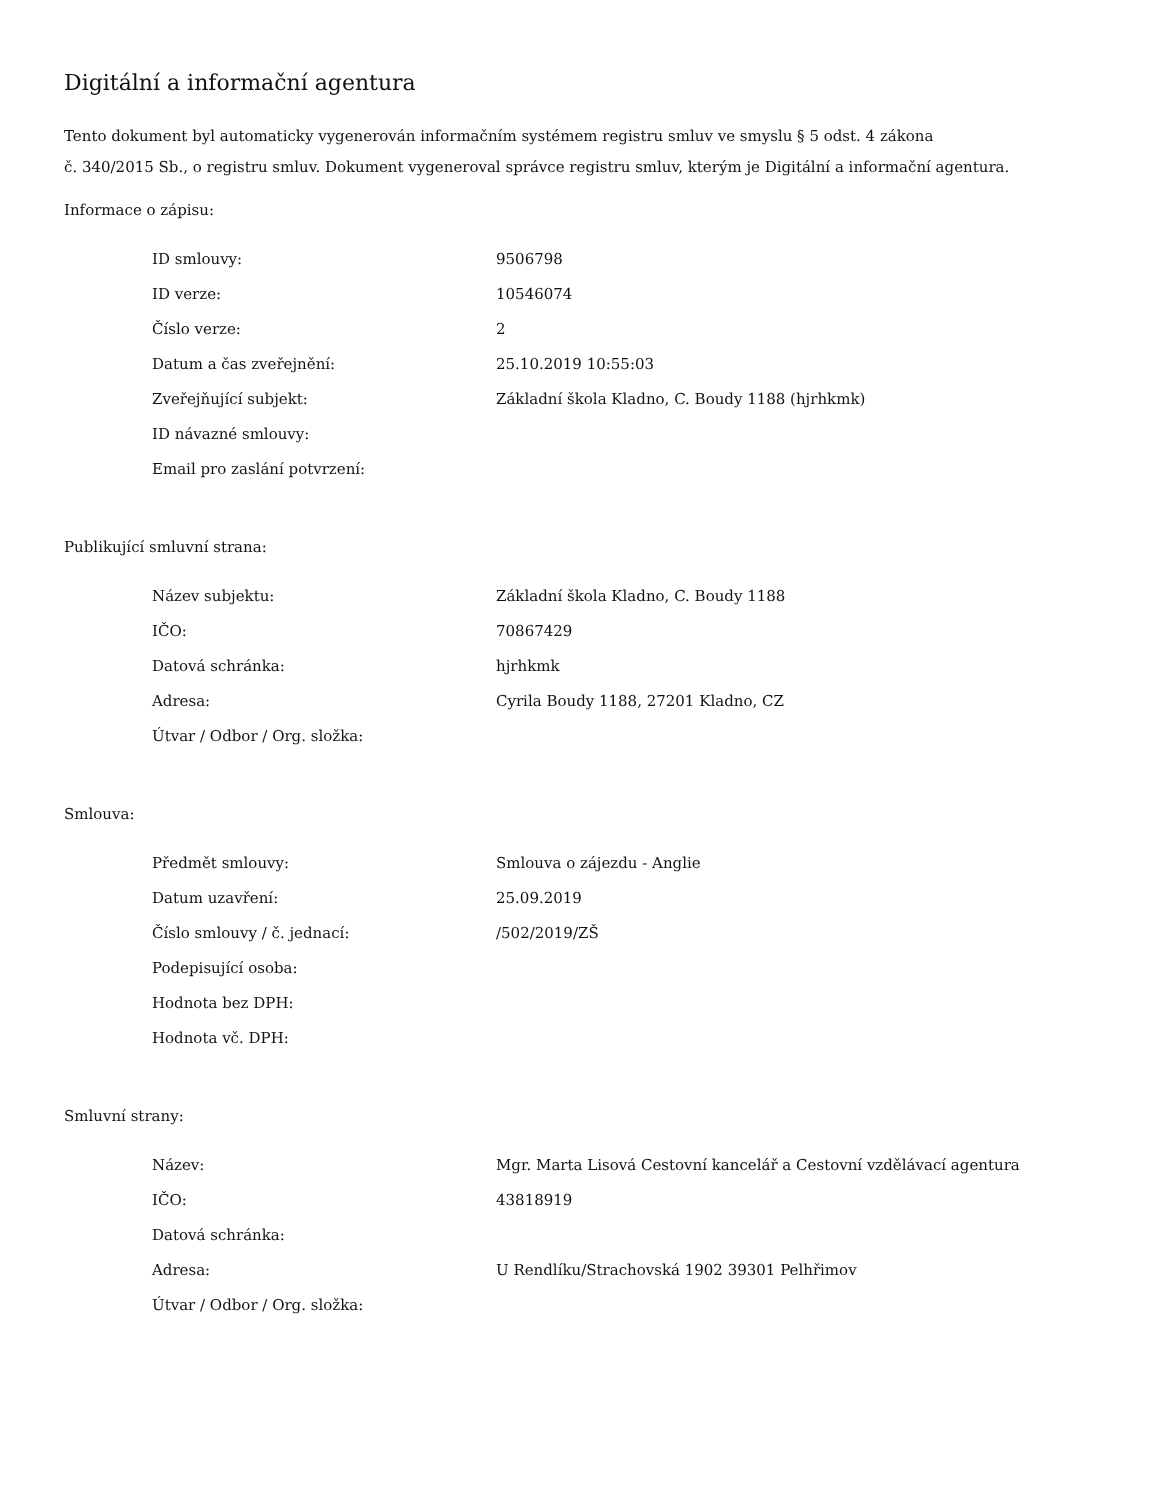Digitální a informační agentura
Tento dokument byl automaticky vygenerován informačním systémem registru smluv ve smyslu § 5 odst. 4 zákona
č. 340/2015 Sb., o registru smluv. Dokument vygeneroval správce registru smluv, kterým je Digitální a informační agentura.
Informace o zápisu:
| ID smlouvy: | 9506798 |
| ID verze: | 10546074 |
| Číslo verze: | 2 |
| Datum a čas zveřejnění: | 25.10.2019 10:55:03 |
| Zveřejňující subjekt: | Základní škola Kladno, C. Boudy 1188 (hjrhkmk) |
| ID návazné smlouvy: | |
| Email pro zaslání potvrzení: | |
Publikující smluvní strana:
| Název subjektu: | Základní škola Kladno, C. Boudy 1188 |
| IČO: | 70867429 |
| Datová schránka: | hjrhkmk |
| Adresa: | Cyrila Boudy 1188, 27201 Kladno, CZ |
| Útvar / Odbor / Org. složka: | |
Smlouva:
| Předmět smlouvy: | Smlouva o zájezdu - Anglie |
| Datum uzavření: | 25.09.2019 |
| Číslo smlouvy / č. jednací: | /502/2019/ZŠ |
| Podepisující osoba: | |
| Hodnota bez DPH: | |
| Hodnota vč. DPH: | |
Smluvní strany:
| Název: | Mgr. Marta Lisová Cestovní kancelář a Cestovní vzdělávací agentura |
| IČO: | 43818919 |
| Datová schránka: | |
| Adresa: | U Rendlíku/Strachovská 1902 39301 Pelhřimov |
| Útvar / Odbor / Org. složka: | |